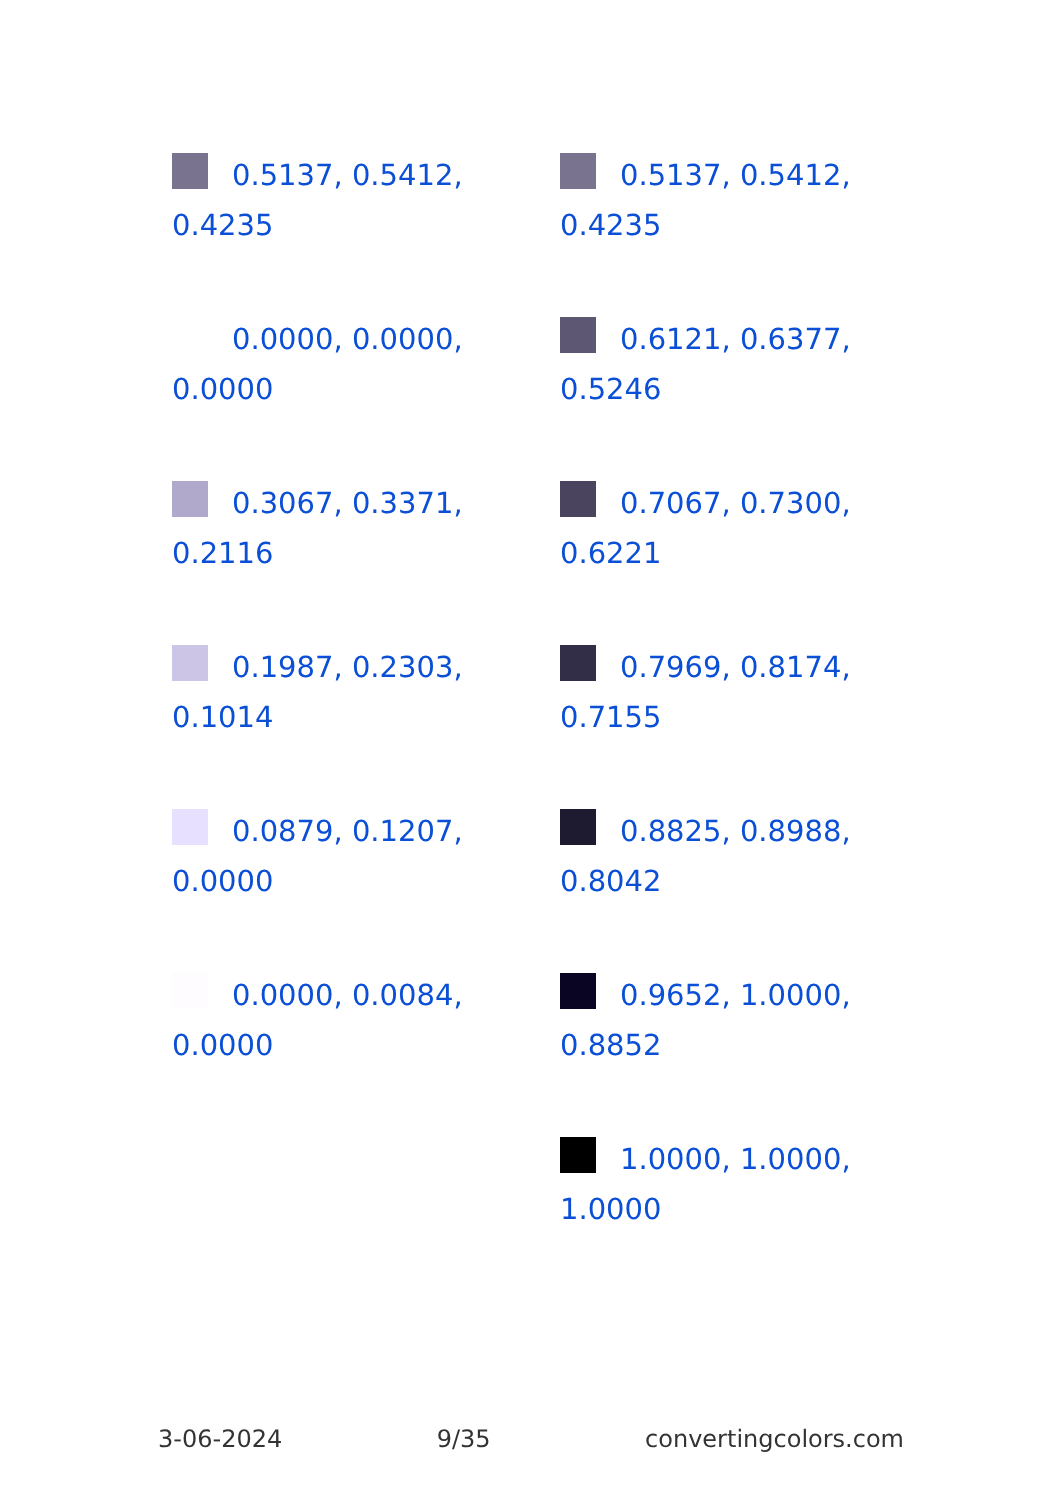0.5137, 0.5412, 0.4235
0.5137, 0.5412, 0.4235
0.0000, 0.0000, 0.0000
0.6121, 0.6377, 0.5246
0.3067, 0.3371, 0.2116
0.7067, 0.7300, 0.6221
0.1987, 0.2303, 0.1014
0.7969, 0.8174, 0.7155
0.0879, 0.1207, 0.0000
0.8825, 0.8988, 0.8042
0.0000, 0.0084, 0.0000
0.9652, 1.0000, 0.8852
1.0000, 1.0000, 1.0000
3-06-2024 9/35 convertingcolors.com